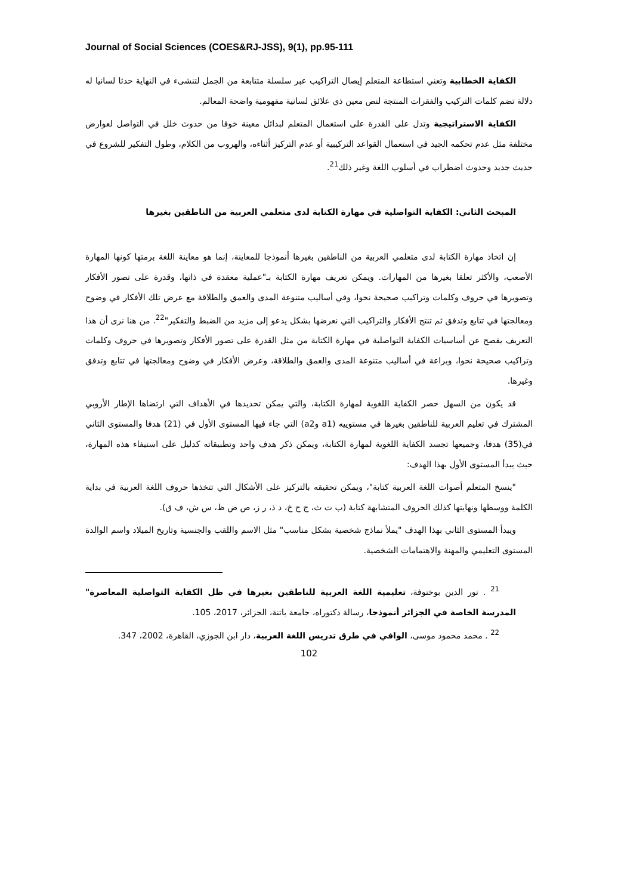Journal of Social Sciences (COES&RJ-JSS), 9(1), pp.95-111
الكفاية الخطابية وتعني استطاعة المتعلم إيصال التراكيب عبر سلسلة متتابعة من الجمل لتنشىء في النهاية حدثا لسانيا له دلالة تضم كلمات التركيب والفقرات المنتجة لنص معين ذي علائق لسانية مفهومية واضحة المعالم.
الكفاية الاستراتيجية وتدل على القدرة على استعمال المتعلم لبدائل معينة خوفا من حدوث خلل في التواصل لعوارض مختلفة مثل عدم تحكمه الجيد في استعمال القواعد التركيبية أو عدم التركيز أثناءه، والهروب من الكلام، وطول التفكير للشروع في حديث جديد وحدوث اضطراب في أسلوب اللغة وغير ذلك<sup>21</sup>.
المبحث الثاني: الكفاية التواصلية في مهارة الكتابة لدى متعلمي العربية من الناطقين بغيرها
إن اتخاذ مهارة الكتابة لدى متعلمي العربية من الناطقين بغيرها أنموذجا للمعاينة، إنما هو معاينة اللغة برمتها كونها المهارة الأصعب، والأكثر تعلقا بغيرها من المهارات. ويمكن تعريف مهارة الكتابة بـ"عملية معقدة في ذاتها، وقدرة على تصور الأفكار وتصويرها في حروف وكلمات وتراكيب صحيحة نحوا، وفي أساليب متنوعة المدى والعمق والطلاقة مع عرض تلك الأفكار في وضوح ومعالجتها في تتابع وتدفق ثم تنتج الأفكار والتراكيب التي نعرضها بشكل يدعو إلى مزيد من الضبط والتفكير"<sup>22</sup>. من هنا نرى أن هذا التعريف يفصح عن أساسيات الكفاية التواصلية في مهارة الكتابة من مثل القدرة على تصور الأفكار وتصويرها في حروف وكلمات وتراكيب صحيحة نحوا، وبراعة في أساليب متنوعة المدى والعمق والطلاقة، وعرض الأفكار في وضوح ومعالجتها في تتابع وتدفق وغيرها.
قد يكون من السهل حصر الكفاية اللغوية لمهارة الكتابة، والتي يمكن تحديدها في الأهداف التي ارتضاها الإطار الأروبي المشترك في تعليم العربية للناطقين بغيرها في مستوييه (a1 وa2) التي جاء فيها المستوى الأول في (21) هدفا والمستوى الثاني في(35) هدفا، وجميعها تجسد الكفاية اللغوية لمهارة الكتابة، ويمكن ذكر هدف واحد وتطبيقاته كدليل على استيفاء هذه المهارة، حيث يبدأ المستوى الأول بهذا الهدف:
"ينسخ المتعلم أصوات اللغة العربية كتابة"، ويمكن تحقيقه بالتركيز على الأشكال التي تتخذها حروف اللغة العربية في بداية الكلمة ووسطها ونهايتها كذلك الحروف المتشابهة كتابة (ب ت ث، ج ح خ، د ذ، ر ز، ص ض ظ، س ش، ف ق).
ويبدأ المستوى الثاني بهذا الهدف "يملأ نماذج شخصية بشكل مناسب" مثل الاسم واللقب والجنسية وتاريخ الميلاد واسم الوالدة المستوى التعليمي والمهنة والاهتمامات الشخصية.
<sup>21</sup> . نور الدين بوخنوفة، تعليمية اللغة العربية للناطقين بغيرها في ظل الكفاية التواصلية المعاصرة" المدرسة الخاصة في الجزائر أنموذجا، رسالة دكتوراه، جامعة باتنة، الجزائر، 2017، 105.
<sup>22</sup> . محمد محمود موسى، الوافي في طرق تدريس اللغة العربية، دار ابن الجوزي، القاهرة، 2002، 347.
102